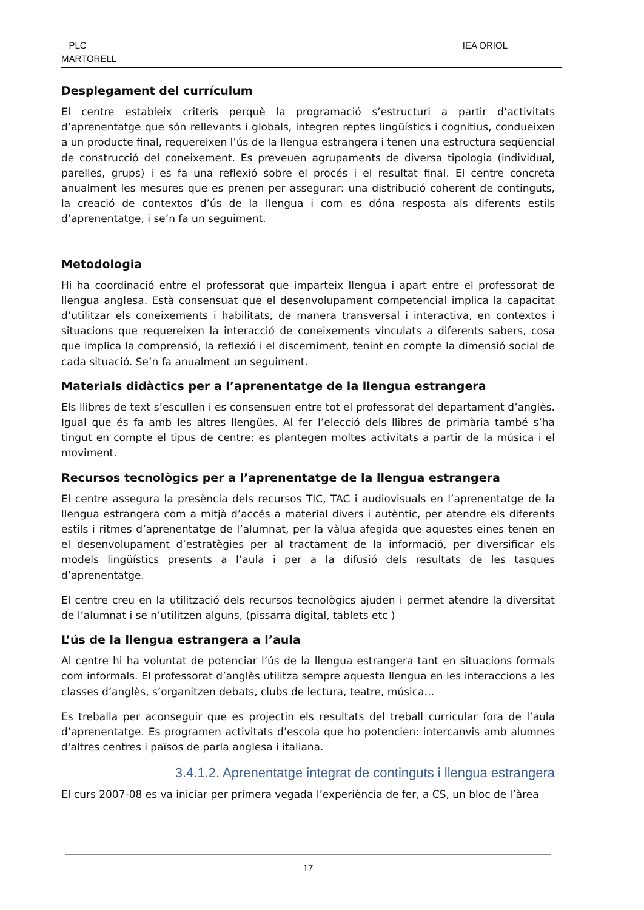PLC
MARTORELL
IEA ORIOL
Desplegament del currículum
El centre estableix criteris perquè la programació s’estructuri a partir d’activitats d’aprenentatge que són rellevants i globals, integren reptes lingüístics i cognitius, condueixen a un producte final, requereixen l’ús de la llengua estrangera i tenen una estructura seqüencial de construcció del coneixement. Es preveuen agrupaments de diversa tipologia (individual, parelles, grups) i es fa una reflexió sobre el procés i el resultat final. El centre concreta anualment les mesures que es prenen per assegurar: una distribució coherent de continguts, la creació de contextos d’ús de la llengua i com es dóna resposta als diferents estils d’aprenentatge, i se’n fa un seguiment.
Metodologia
Hi ha coordinació entre el professorat que imparteix llengua i apart entre el professorat de llengua anglesa. Està consensuat que el desenvolupament competencial implica la capacitat d’utilitzar els coneixements i habilitats, de manera transversal i interactiva, en contextos i situacions que requereixen la interacció de coneixements vinculats a diferents sabers, cosa que implica la comprensió, la reflexió i el discerniment, tenint en compte la dimensió social de cada situació. Se’n fa anualment un seguiment.
Materials didàctics per a l’aprenentatge de la llengua estrangera
Els llibres de text s’escullen i es consensuen entre tot el professorat del departament d’anglès. Igual que és fa amb les altres llengües. Al fer l’elecció dels llibres de primària també s’ha tingut en compte el tipus de centre: es plantegen moltes activitats a partir de la música i el moviment.
Recursos tecnològics per a l’aprenentatge de la llengua estrangera
El centre assegura la presència dels recursos TIC, TAC i audiovisuals en l’aprenentatge de la llengua estrangera com a mitjà d’accés a material divers i autèntic, per atendre els diferents estils i ritmes d’aprenentatge de l’alumnat, per la vàlua afegida que aquestes eines tenen en el desenvolupament d’estratègies per al tractament de la informació, per diversificar els models lingüístics presents a l’aula i per a la difusió dels resultats de les tasques d’aprenentatge.
El centre creu en la utilització dels recursos tecnològics ajuden i permet atendre la diversitat de l’alumnat i se n’utilitzen alguns, (pissarra digital, tablets etc )
L’ús de la llengua estrangera a l’aula
Al centre hi ha voluntat de potenciar l’ús de la llengua estrangera tant en situacions formals com informals. El professorat d’anglès utilitza sempre aquesta llengua en les interaccions a les classes d’anglès, s’organitzen debats, clubs de lectura, teatre, música…
Es treballa per aconseguir que es projectin els resultats del treball curricular fora de l’aula d’aprenentatge. Es programen activitats d’escola que ho potencien: intercanvis amb alumnes d'altres centres i països de parla anglesa i italiana.
3.4.1.2. Aprenentatge integrat de continguts i llengua estrangera
El curs 2007-08 es va iniciar per primera vegada l’experiència de fer, a CS, un bloc de l’àrea
17